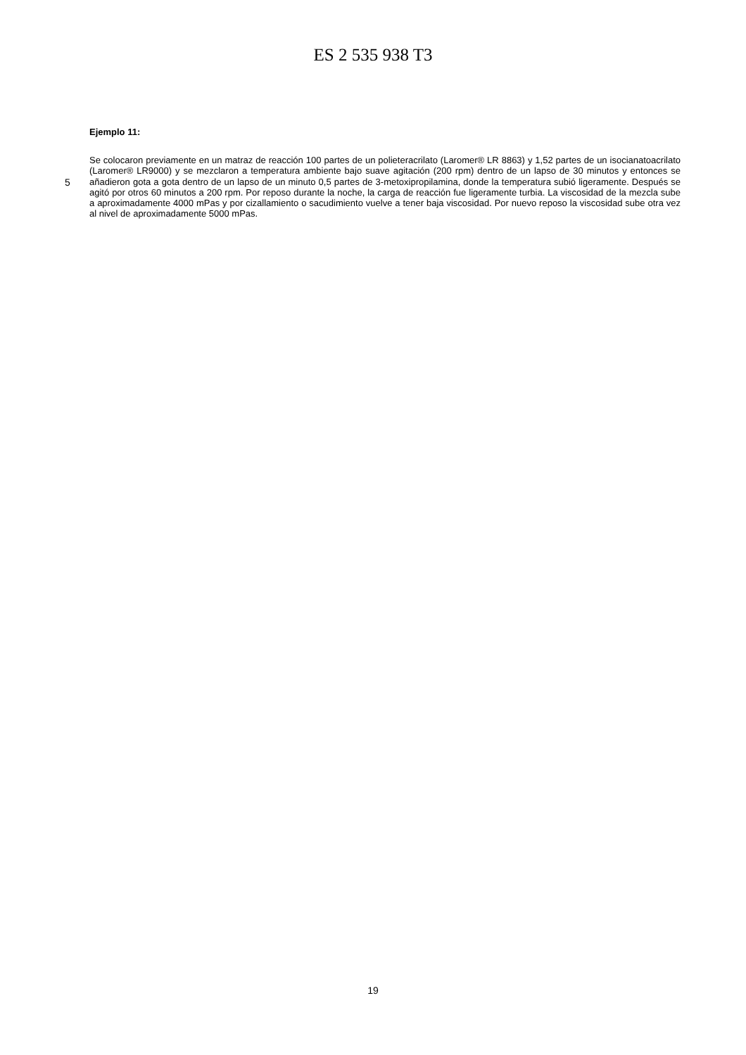ES 2 535 938 T3
Ejemplo 11:
5
Se colocaron previamente en un matraz de reacción 100 partes de un polieteracrilato (Laromer® LR 8863) y 1,52 partes de un isocianatoacrilato (Laromer® LR9000) y se mezclaron a temperatura ambiente bajo suave agitación (200 rpm) dentro de un lapso de 30 minutos y entonces se añadieron gota a gota dentro de un lapso de un minuto 0,5 partes de 3-metoxipropilamina, donde la temperatura subió ligeramente. Después se agitó por otros 60 minutos a 200 rpm. Por reposo durante la noche, la carga de reacción fue ligeramente turbia. La viscosidad de la mezcla sube a aproximadamente 4000 mPas y por cizallamiento o sacudimiento vuelve a tener baja viscosidad. Por nuevo reposo la viscosidad sube otra vez al nivel de aproximadamente 5000 mPas.
19